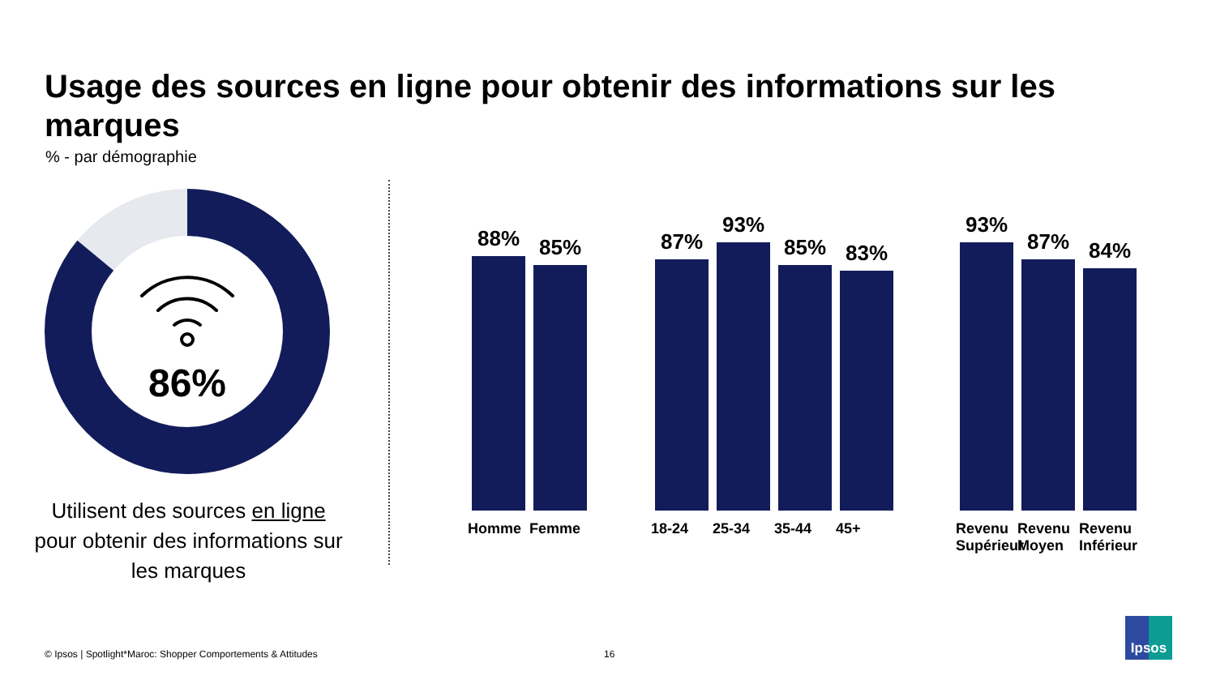Usage des sources en ligne pour obtenir des informations sur les marques
% - par démographie
86%
Utilisent des sources en ligne pour obtenir des informations sur les marques
88%
Homme
85%
Femme
87%
18-24
93%
25-34
85%
35-44
83%
45+
93%
Revenu Supérieur
87%
Revenu Moyen
84%
Revenu Inférieur
© Ipsos | Spotlight*Maroc: Shopper Comportements & Attitudes
16
Ipsos